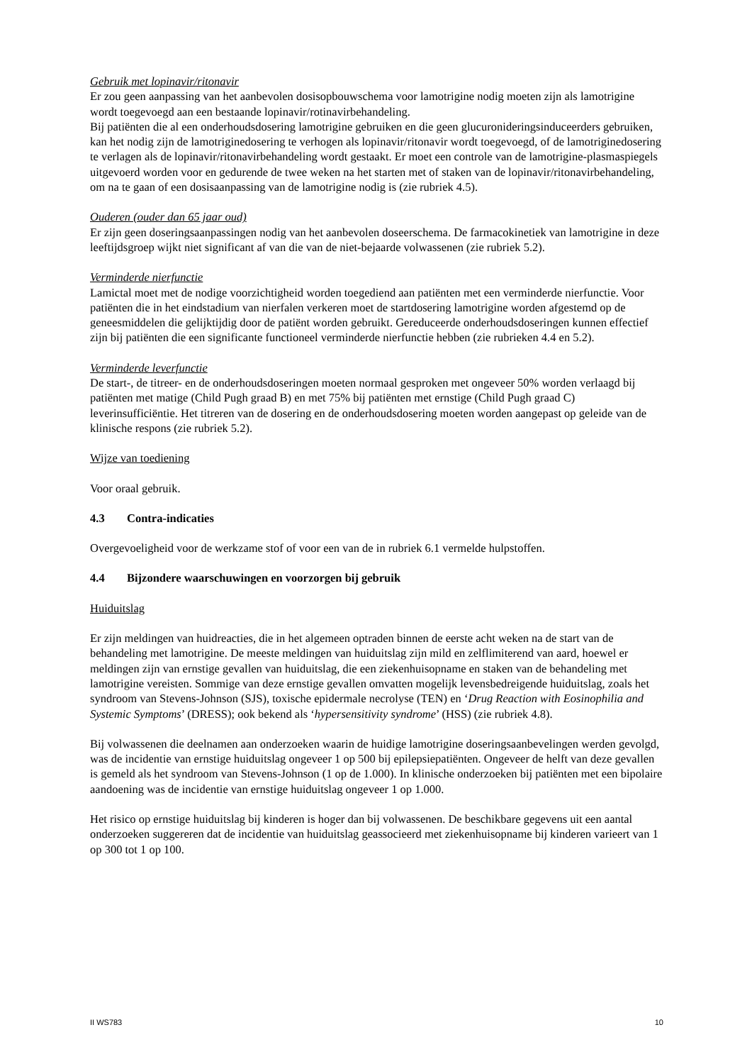Gebruik met lopinavir/ritonavir
Er zou geen aanpassing van het aanbevolen dosisopbouwschema voor lamotrigine nodig moeten zijn als lamotrigine wordt toegevoegd aan een bestaande lopinavir/rotinavirbehandeling.
Bij patiënten die al een onderhoudsdosering lamotrigine gebruiken en die geen glucuronideringsinduceerders gebruiken, kan het nodig zijn de lamotriginedosering te verhogen als lopinavir/ritonavir wordt toegevoegd, of de lamotriginedosering te verlagen als de lopinavir/ritonavirbehandeling wordt gestaakt. Er moet een controle van de lamotrigine-plasmaspiegels uitgevoerd worden voor en gedurende de twee weken na het starten met of staken van de lopinavir/ritonavirbehandeling, om na te gaan of een dosisaanpassing van de lamotrigine nodig is (zie rubriek 4.5).
Ouderen (ouder dan 65 jaar oud)
Er zijn geen doseringsaanpassingen nodig van het aanbevolen doseerschema. De farmacokinetiek van lamotrigine in deze leeftijdsgroep wijkt niet significant af van die van de niet-bejaarde volwassenen (zie rubriek 5.2).
Verminderde nierfunctie
Lamictal moet met de nodige voorzichtigheid worden toegediend aan patiënten met een verminderde nierfunctie. Voor patiënten die in het eindstadium van nierfalen verkeren moet de startdosering lamotrigine worden afgestemd op de geneesmiddelen die gelijktijdig door de patiënt worden gebruikt. Gereduceerde onderhoudsdoseringen kunnen effectief zijn bij patiënten die een significante functioneel verminderde nierfunctie hebben (zie rubrieken 4.4 en 5.2).
Verminderde leverfunctie
De start-, de titreer- en de onderhoudsdoseringen moeten normaal gesproken met ongeveer 50% worden verlaagd bij patiënten met matige (Child Pugh graad B) en met 75% bij patiënten met ernstige (Child Pugh graad C) leverinsufficiëntie. Het titreren van de dosering en de onderhoudsdosering moeten worden aangepast op geleide van de klinische respons (zie rubriek 5.2).
Wijze van toediening
Voor oraal gebruik.
4.3 Contra-indicaties
Overgevoeligheid voor de werkzame stof of voor een van de in rubriek 6.1 vermelde hulpstoffen.
4.4 Bijzondere waarschuwingen en voorzorgen bij gebruik
Huiduitslag
Er zijn meldingen van huidreacties, die in het algemeen optraden binnen de eerste acht weken na de start van de behandeling met lamotrigine. De meeste meldingen van huiduitslag zijn mild en zelflimiterend van aard, hoewel er meldingen zijn van ernstige gevallen van huiduitslag, die een ziekenhuisopname en staken van de behandeling met lamotrigine vereisten. Sommige van deze ernstige gevallen omvatten mogelijk levensbedreigende huiduitslag, zoals het syndroom van Stevens-Johnson (SJS), toxische epidermale necrolyse (TEN) en ‘Drug Reaction with Eosinophilia and Systemic Symptoms’ (DRESS); ook bekend als ‘hypersensitivity syndrome’ (HSS) (zie rubriek 4.8).
Bij volwassenen die deelnamen aan onderzoeken waarin de huidige lamotrigine doseringsaanbevelingen werden gevolgd, was de incidentie van ernstige huiduitslag ongeveer 1 op 500 bij epilepsiepatiënten. Ongeveer de helft van deze gevallen is gemeld als het syndroom van Stevens-Johnson (1 op de 1.000). In klinische onderzoeken bij patiënten met een bipolaire aandoening was de incidentie van ernstige huiduitslag ongeveer 1 op 1.000.
Het risico op ernstige huiduitslag bij kinderen is hoger dan bij volwassenen. De beschikbare gegevens uit een aantal onderzoeken suggereren dat de incidentie van huiduitslag geassocieerd met ziekenhuisopname bij kinderen varieert van 1 op 300 tot 1 op 100.
II WS783 10